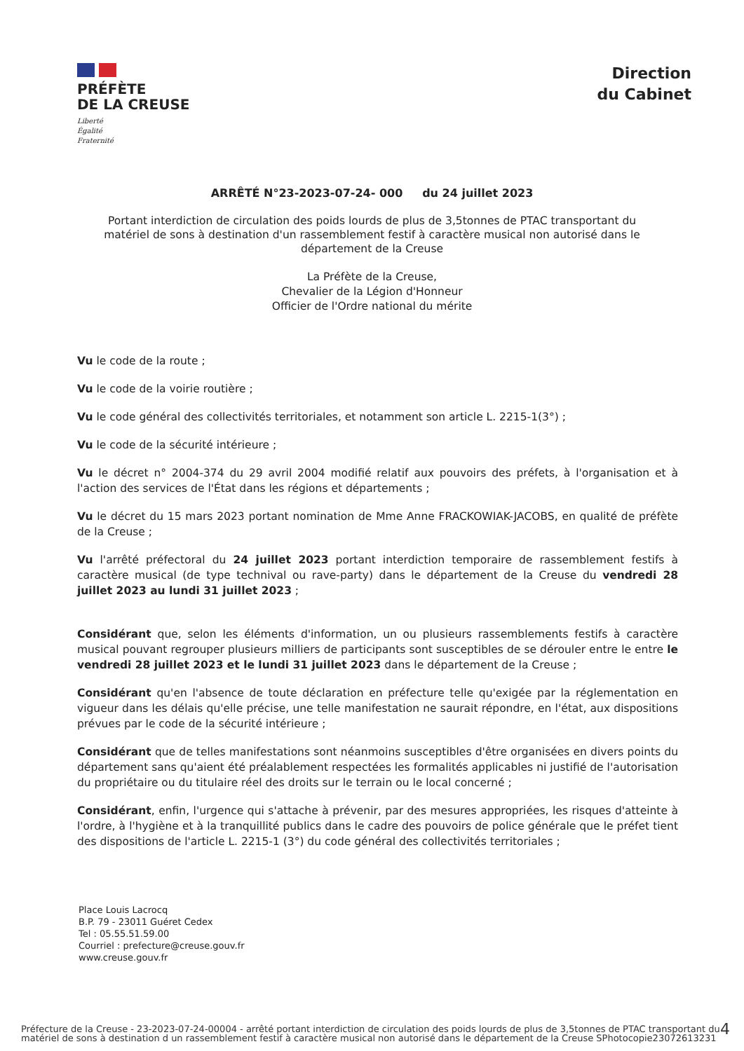PRÉFÈTE
DE LA CREUSE
Liberté
Égalité
Fraternité
Direction
du Cabinet
ARRÊTÉ N°23-2023-07-24- 000 du 24 juillet 2023
Portant interdiction de circulation des poids lourds de plus de 3,5tonnes de PTAC transportant du matériel de sons à destination d'un rassemblement festif à caractère musical non autorisé dans le département de la Creuse
La Préfète de la Creuse,
Chevalier de la Légion d'Honneur
Officier de l'Ordre national du mérite
Vu le code de la route ;
Vu le code de la voirie routière ;
Vu le code général des collectivités territoriales, et notamment son article L. 2215-1(3°) ;
Vu le code de la sécurité intérieure ;
Vu le décret n° 2004-374 du 29 avril 2004 modifié relatif aux pouvoirs des préfets, à l'organisation et à l'action des services de l'État dans les régions et départements ;
Vu le décret du 15 mars 2023 portant nomination de Mme Anne FRACKOWIAK-JACOBS, en qualité de préfète de la Creuse ;
Vu l'arrêté préfectoral du 24 juillet 2023 portant interdiction temporaire de rassemblement festifs à caractère musical (de type technival ou rave-party) dans le département de la Creuse du vendredi 28 juillet 2023 au lundi 31 juillet 2023 ;
Considérant que, selon les éléments d'information, un ou plusieurs rassemblements festifs à caractère musical pouvant regrouper plusieurs milliers de participants sont susceptibles de se dérouler entre le entre le vendredi 28 juillet 2023 et le lundi 31 juillet 2023 dans le département de la Creuse ;
Considérant qu'en l'absence de toute déclaration en préfecture telle qu'exigée par la réglementation en vigueur dans les délais qu'elle précise, une telle manifestation ne saurait répondre, en l'état, aux dispositions prévues par le code de la sécurité intérieure ;
Considérant que de telles manifestations sont néanmoins susceptibles d'être organisées en divers points du département sans qu'aient été préalablement respectées les formalités applicables ni justifié de l'autorisation du propriétaire ou du titulaire réel des droits sur le terrain ou le local concerné ;
Considérant, enfin, l'urgence qui s'attache à prévenir, par des mesures appropriées, les risques d'atteinte à l'ordre, à l'hygiène et à la tranquillité publics dans le cadre des pouvoirs de police générale que le préfet tient des dispositions de l'article L. 2215-1 (3°) du code général des collectivités territoriales ;
Place Louis Lacrocq
B.P. 79 - 23011 Guéret Cedex
Tel : 05.55.51.59.00
Courriel : prefecture@creuse.gouv.fr
www.creuse.gouv.fr
Préfecture de la Creuse - 23-2023-07-24-00004 - arrêté portant interdiction de circulation des poids lourds de plus de 3,5tonnes de PTAC transportant du matériel de sons à destination d un rassemblement festif à caractère musical non autorisé dans le département de la Creuse SPhotocopie23072613231
4